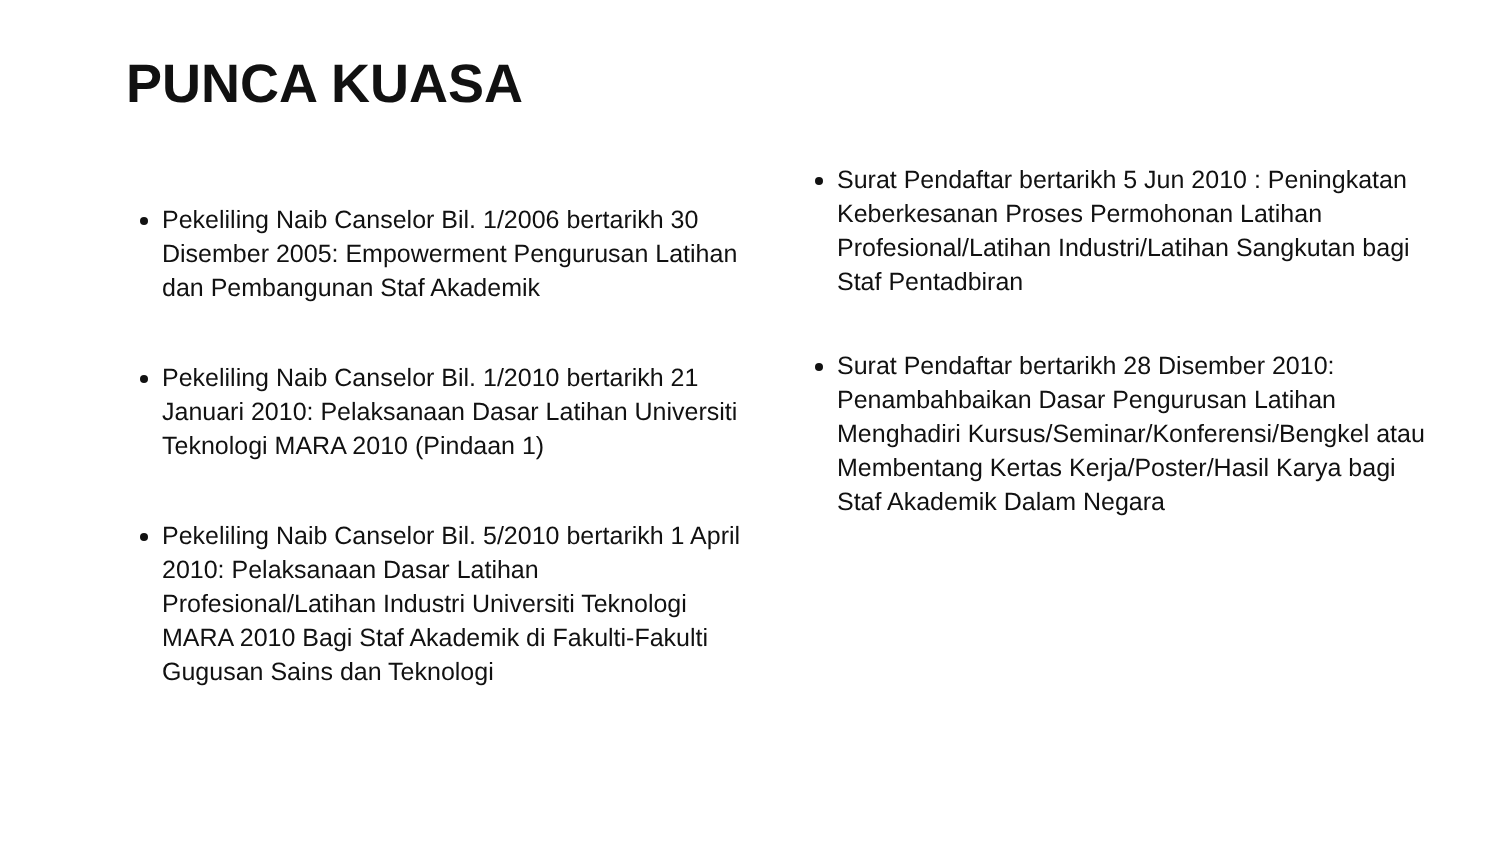PUNCA KUASA
Pekeliling Naib Canselor Bil. 1/2006 bertarikh 30 Disember 2005: Empowerment Pengurusan Latihan dan Pembangunan Staf Akademik
Pekeliling Naib Canselor Bil. 1/2010 bertarikh 21 Januari 2010: Pelaksanaan Dasar Latihan Universiti Teknologi MARA 2010 (Pindaan 1)
Pekeliling Naib Canselor Bil. 5/2010 bertarikh 1 April 2010: Pelaksanaan Dasar Latihan Profesional/Latihan Industri Universiti Teknologi MARA 2010 Bagi Staf Akademik di Fakulti-Fakulti Gugusan Sains dan Teknologi
Surat Pendaftar bertarikh 5 Jun 2010 : Peningkatan Keberkesanan Proses Permohonan Latihan Profesional/Latihan Industri/Latihan Sangkutan bagi Staf Pentadbiran
Surat Pendaftar bertarikh 28 Disember 2010: Penambahbaikan Dasar Pengurusan Latihan Menghadiri Kursus/Seminar/Konferensi/Bengkel atau Membentang Kertas Kerja/Poster/Hasil Karya bagi Staf Akademik Dalam Negara